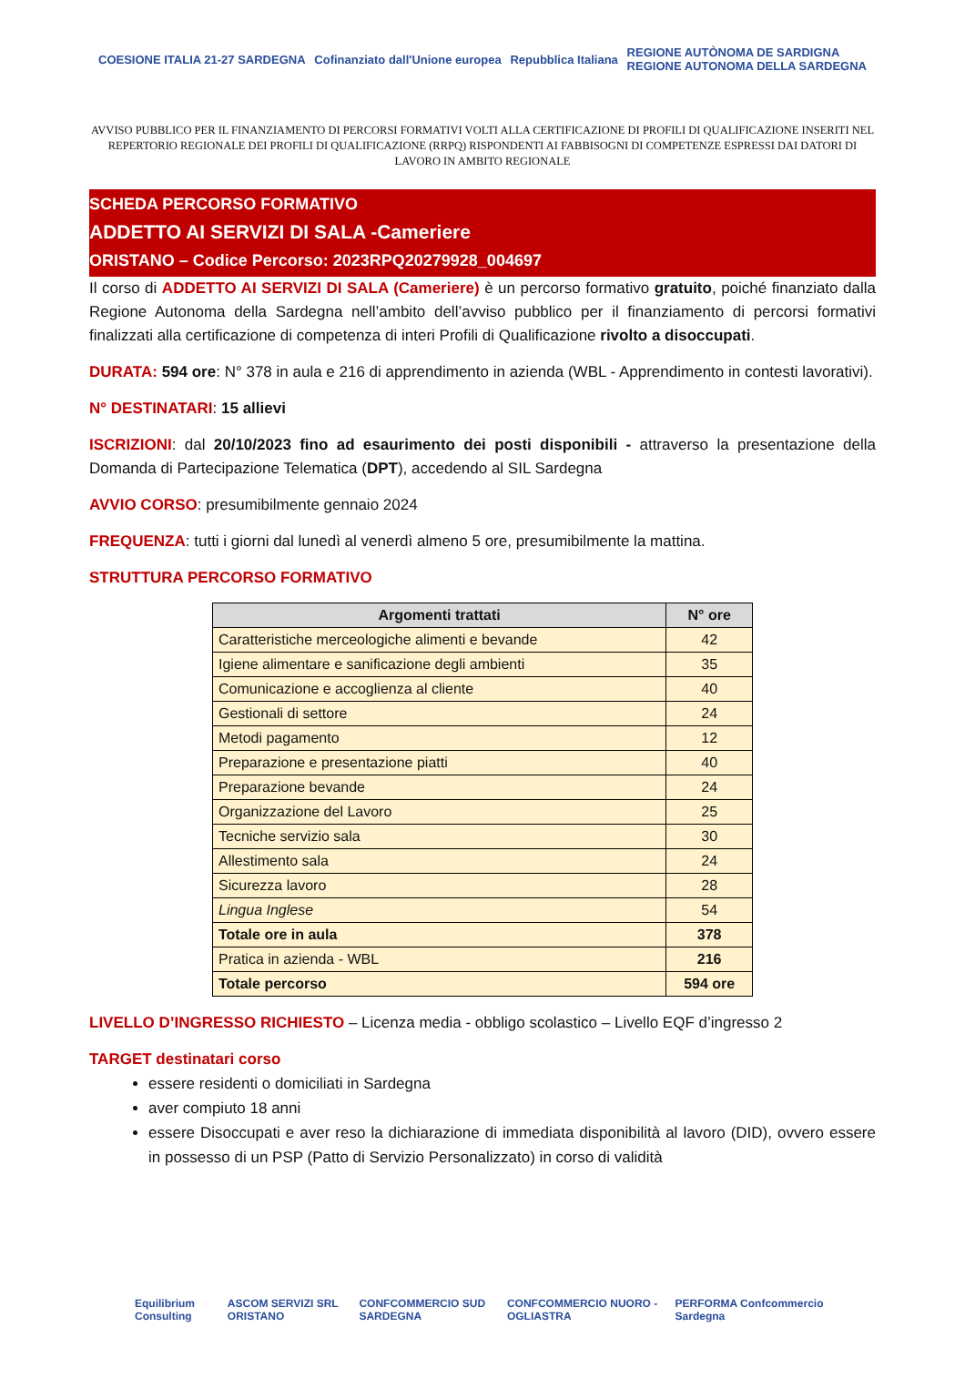COESIONE ITALIA 21-27 SARDEGNA
Cofinanziato dall'Unione europea
Repubblica Italiana
REGIONE AUTÒNOMA DE SARDIGNA
REGIONE AUTONOMA DELLA SARDEGNA
AVVISO PUBBLICO PER IL FINANZIAMENTO DI PERCORSI FORMATIVI VOLTI ALLA CERTIFICAZIONE DI PROFILI DI QUALIFICAZIONE INSERITI NEL REPERTORIO REGIONALE DEI PROFILI DI QUALIFICAZIONE (RRPQ) RISPONDENTI AI FABBISOGNI DI COMPETENZE ESPRESSI DAI DATORI DI LAVORO IN AMBITO REGIONALE
SCHEDA PERCORSO FORMATIVO
ADDETTO AI SERVIZI DI SALA -Cameriere
ORISTANO – Codice Percorso: 2023RPQ20279928_004697
Il corso di ADDETTO AI SERVIZI DI SALA (Cameriere) è un percorso formativo gratuito, poiché finanziato dalla Regione Autonoma della Sardegna nell’ambito dell’avviso pubblico per il finanziamento di percorsi formativi finalizzati alla certificazione di competenza di interi Profili di Qualificazione rivolto a disoccupati.
DURATA: 594 ore: N° 378 in aula e 216 di apprendimento in azienda (WBL - Apprendimento in contesti lavorativi).
N° DESTINATARI: 15 allievi
ISCRIZIONI: dal 20/10/2023 fino ad esaurimento dei posti disponibili - attraverso la presentazione della Domanda di Partecipazione Telematica (DPT), accedendo al SIL Sardegna
AVVIO CORSO: presumibilmente gennaio 2024
FREQUENZA: tutti i giorni dal lunedì al venerdì almeno 5 ore, presumibilmente la mattina.
STRUTTURA PERCORSO FORMATIVO
| Argomenti trattati | N° ore |
| --- | --- |
| Caratteristiche merceologiche alimenti e bevande | 42 |
| Igiene alimentare e sanificazione degli ambienti | 35 |
| Comunicazione e accoglienza al cliente | 40 |
| Gestionali di settore | 24 |
| Metodi pagamento | 12 |
| Preparazione e presentazione piatti | 40 |
| Preparazione bevande | 24 |
| Organizzazione del Lavoro | 25 |
| Tecniche servizio sala | 30 |
| Allestimento sala | 24 |
| Sicurezza lavoro | 28 |
| Lingua Inglese | 54 |
| Totale ore in aula | 378 |
| Pratica in azienda - WBL | 216 |
| Totale percorso | 594 ore |
LIVELLO D’INGRESSO RICHIESTO – Licenza media - obbligo scolastico – Livello EQF d’ingresso 2
TARGET destinatari corso
essere residenti o domiciliati in Sardegna
aver compiuto 18 anni
essere Disoccupati e aver reso la dichiarazione di immediata disponibilità al lavoro (DID), ovvero essere in possesso di un PSP (Patto di Servizio Personalizzato) in corso di validità
Equilibrium Consulting ASCOM SERVIZI SRL ORISTANO CONFCOMMERCIO SUD SARDEGNA CONFCOMMERCIO NUORO - OGLIASTRA
PERFORMA Confcommercio Sardegna